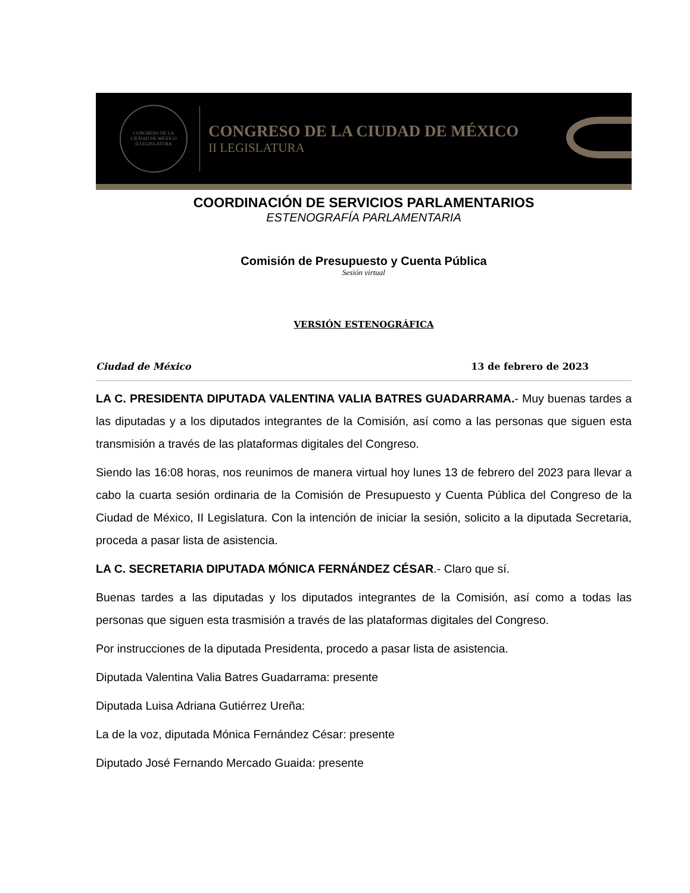CONGRESO DE LA
CIUDAD DE MÉXICO
II LEGISLATURA
CONGRESO DE LA CIUDAD DE MÉXICO
II LEGISLATURA
COORDINACIÓN DE SERVICIOS PARLAMENTARIOS
ESTENOGRAFÍA PARLAMENTARIA
Comisión de Presupuesto y Cuenta Pública
Sesión virtual
VERSIÓN ESTENOGRÁFICA
Ciudad de México 13 de febrero de 2023
LA C. PRESIDENTA DIPUTADA VALENTINA VALIA BATRES GUADARRAMA.- Muy buenas tardes a las diputadas y a los diputados integrantes de la Comisión, así como a las personas que siguen esta transmisión a través de las plataformas digitales del Congreso.
Siendo las 16:08 horas, nos reunimos de manera virtual hoy lunes 13 de febrero del 2023 para llevar a cabo la cuarta sesión ordinaria de la Comisión de Presupuesto y Cuenta Pública del Congreso de la Ciudad de México, II Legislatura. Con la intención de iniciar la sesión, solicito a la diputada Secretaria, proceda a pasar lista de asistencia.
LA C. SECRETARIA DIPUTADA MÓNICA FERNÁNDEZ CÉSAR.- Claro que sí.
Buenas tardes a las diputadas y los diputados integrantes de la Comisión, así como a todas las personas que siguen esta trasmisión a través de las plataformas digitales del Congreso.
Por instrucciones de la diputada Presidenta, procedo a pasar lista de asistencia.
Diputada Valentina Valia Batres Guadarrama: presente
Diputada Luisa Adriana Gutiérrez Ureña:
La de la voz, diputada Mónica Fernández César: presente
Diputado José Fernando Mercado Guaida: presente